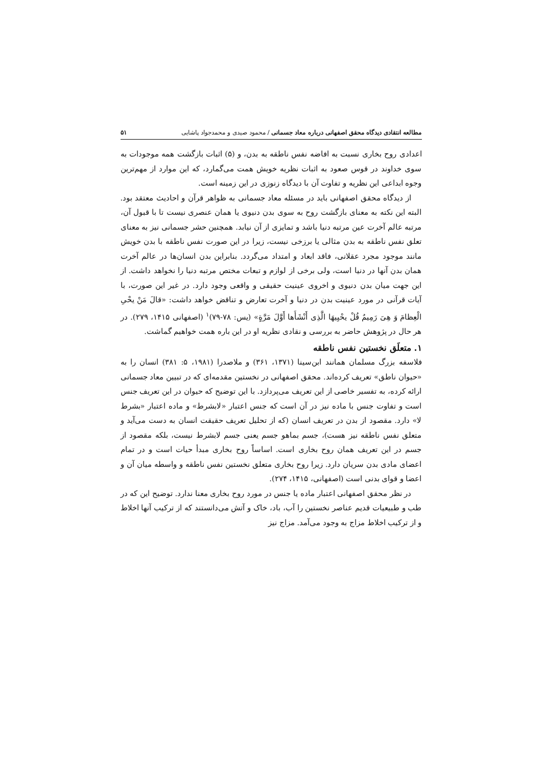مطالعه انتقادی دیدگاه محقق اصفهانی درباره معاد جسمانی / محمود صیدی و محمدجواد پاشایی ۵۱
اعدادی روح بخاری نسبت به افاضه نفس ناطقه به بدن، و (۵) اثبات بازگشت همه موجودات به سوی خداوند در قوس صعود به اثبات نظریه خویش همت می‌گمارد، که این موارد از مهم‌ترین وجوه ابداعی این نظریه و تفاوت آن با دیدگاه زنوزی در این زمینه است.
از دیدگاه محقق اصفهانی باید در مسئله معاد جسمانی به ظواهر قرآن و احادیث معتقد بود. البته این نکته به معنای بازگشت روح به سوی بدن دنیوی یا همان عنصری نیست تا با قبول آن، مرتبه عالم آخرت عین مرتبه دنیا باشد و تمایزی از آن نیابد. همچنین حشر جسمانی نیز به معنای تعلق نفس ناطقه به بدن مثالی یا برزخی نیست، زیرا در این صورت نفس ناطقه با بدن خویش مانند موجود مجرد عقلانی، فاقد ابعاد و امتداد می‌گردد. بنابراین بدن انسان‌ها در عالم آخرت همان بدن آنها در دنیا است، ولی برخی از لوازم و تبعات مختص مرتبه دنیا را نخواهد داشت. از این جهت میان بدن دنیوی و اخروی عینیت حقیقی و واقعی وجود دارد. در غیر این صورت، با آیات قرآنی در مورد عینیت بدن در دنیا و آخرت تعارض و تناقض خواهد داشت: «قالَ مَنْ یحْیِ الْعِظامَ وَ هِیَ رَمِیمٌ قُلْ یحْیِیهَا الَّذِی أَنْشَأَها أَوَّلَ مَرَّةٍ» (یس: ۷۸-۷۹)<sup>۱</sup> (اصفهانی ۱۴۱۵، ۲۷۹). در هر حال در پژوهش حاضر به بررسی و نقادی نظریه او در این باره همت خواهیم گماشت.
۱. متعلَق نخستین نفس ناطقه
فلاسفه بزرگ مسلمان همانند ابن‌سینا (۱۳۷۱، ۳۶۱) و ملاصدرا (۱۹۸۱، ۵: ۳۸۱) انسان را به «حیوان ناطق» تعریف کرده‌اند. محقق اصفهانی در نخستین مقدمه‌ای که در تبیین معاد جسمانی ارائه کرده، به تفسیر خاصی از این تعریف می‌پردازد. با این توضیح که حیوان در این تعریف جنس است و تفاوت جنس با ماده نیز در آن است که جنس اعتبار «لابشرط» و ماده اعتبار «بشرط لا» دارد. مقصود از بدن در تعریف انسان (که از تحلیل تعریف حقیقت انسان به دست می‌آید و متعلق نفس ناطقه نیز هست)، جسم بماهو جسم یعنی جسم لابشرط نیست، بلکه مقصود از جسم در این تعریف همان روح بخاری است. اساساً روح بخاری مبدأ حیات است و در تمام اعضای مادی بدن سریان دارد. زیرا روح بخاری متعلق نخستین نفس ناطقه و واسطه میان آن و اعضا و قوای بدنی است (اصفهانی، ۱۴۱۵، ۲۷۴).
در نظر محقق اصفهانی اعتبار ماده یا جنس در مورد روح بخاری معنا ندارد. توضیح این که در طب و طبیعیات قدیم عناصر نخستین را آب، باد، خاک و آتش می‌دانستند که از ترکیب آنها اخلاط و از ترکیب اخلاط مزاج به وجود می‌آمد. مزاج نیز